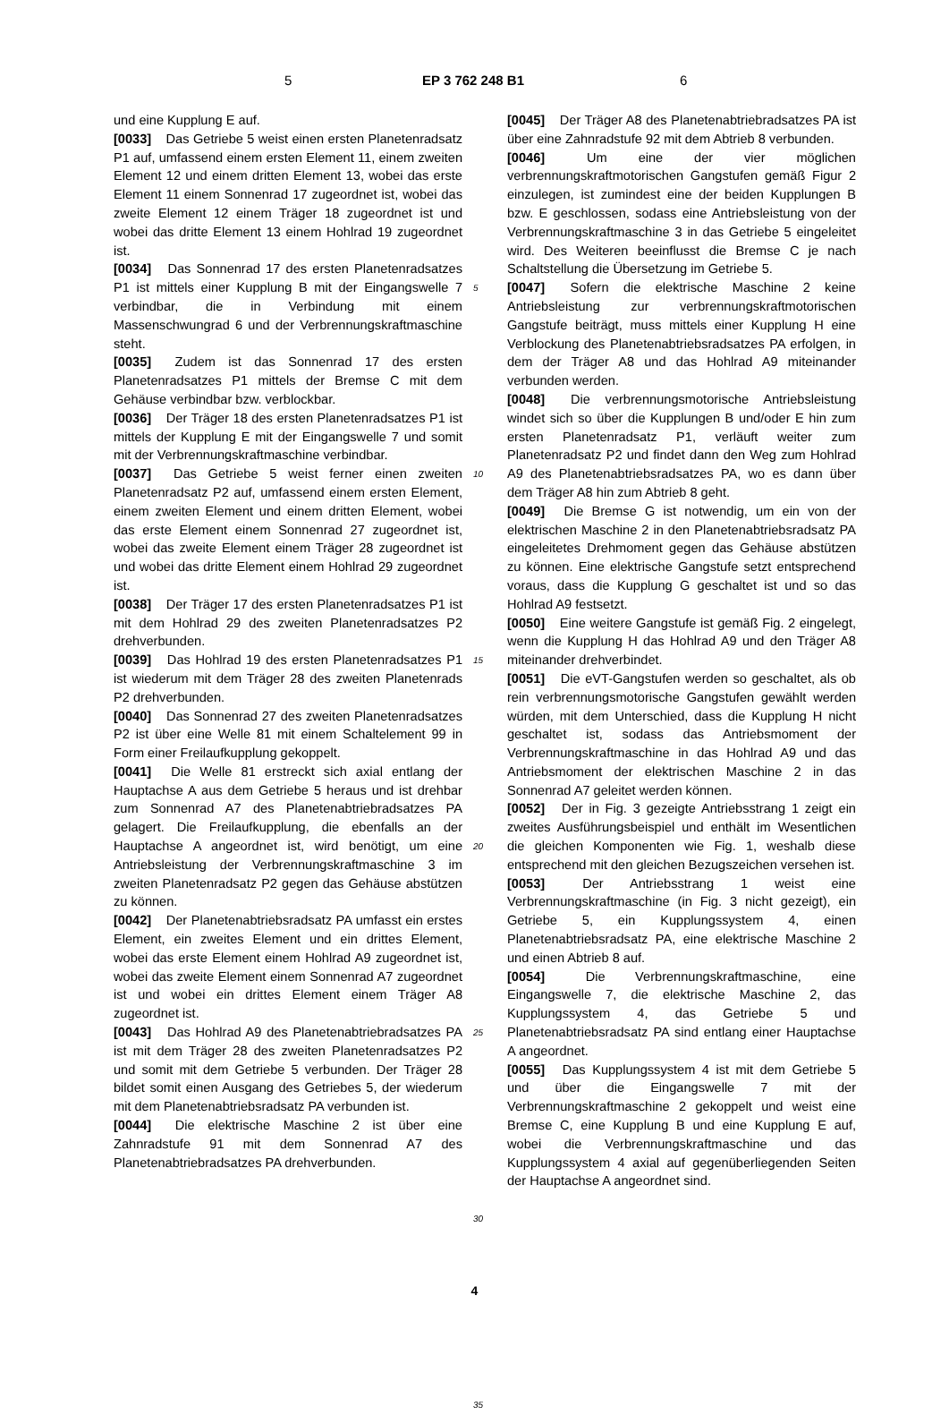5 EP 3 762 248 B1 6
und eine Kupplung E auf.
[0033] Das Getriebe 5 weist einen ersten Planetenradsatz P1 auf, umfassend einem ersten Element 11, einem zweiten Element 12 und einem dritten Element 13, wobei das erste Element 11 einem Sonnenrad 17 zugeordnet ist, wobei das zweite Element 12 einem Träger 18 zugeordnet ist und wobei das dritte Element 13 einem Hohlrad 19 zugeordnet ist.
[0034] Das Sonnenrad 17 des ersten Planetenradsatzes P1 ist mittels einer Kupplung B mit der Eingangswelle 7 verbindbar, die in Verbindung mit einem Massenschwungrad 6 und der Verbrennungskraftmaschine steht.
[0035] Zudem ist das Sonnenrad 17 des ersten Planetenradsatzes P1 mittels der Bremse C mit dem Gehäuse verbindbar bzw. verblockbar.
[0036] Der Träger 18 des ersten Planetenradsatzes P1 ist mittels der Kupplung E mit der Eingangswelle 7 und somit mit der Verbrennungskraftmaschine verbindbar.
[0037] Das Getriebe 5 weist ferner einen zweiten Planetenradsatz P2 auf, umfassend einem ersten Element, einem zweiten Element und einem dritten Element, wobei das erste Element einem Sonnenrad 27 zugeordnet ist, wobei das zweite Element einem Träger 28 zugeordnet ist und wobei das dritte Element einem Hohlrad 29 zugeordnet ist.
[0038] Der Träger 17 des ersten Planetenradsatzes P1 ist mit dem Hohlrad 29 des zweiten Planetenradsatzes P2 drehverbunden.
[0039] Das Hohlrad 19 des ersten Planetenradsatzes P1 ist wiederum mit dem Träger 28 des zweiten Planetenrads P2 drehverbunden.
[0040] Das Sonnenrad 27 des zweiten Planetenradsatzes P2 ist über eine Welle 81 mit einem Schaltelement 99 in Form einer Freilaufkupplung gekoppelt.
[0041] Die Welle 81 erstreckt sich axial entlang der Hauptachse A aus dem Getriebe 5 heraus und ist drehbar zum Sonnenrad A7 des Planetenabtriebradsatzes PA gelagert. Die Freilaufkupplung, die ebenfalls an der Hauptachse A angeordnet ist, wird benötigt, um eine Antriebsleistung der Verbrennungskraftmaschine 3 im zweiten Planetenradsatz P2 gegen das Gehäuse abstützen zu können.
[0042] Der Planetenabtriebsradsatz PA umfasst ein erstes Element, ein zweites Element und ein drittes Element, wobei das erste Element einem Hohlrad A9 zugeordnet ist, wobei das zweite Element einem Sonnenrad A7 zugeordnet ist und wobei ein drittes Element einem Träger A8 zugeordnet ist.
[0043] Das Hohlrad A9 des Planetenabtriebradsatzes PA ist mit dem Träger 28 des zweiten Planetenradsatzes P2 und somit mit dem Getriebe 5 verbunden. Der Träger 28 bildet somit einen Ausgang des Getriebes 5, der wiederum mit dem Planetenabtriebsradsatz PA verbunden ist.
[0044] Die elektrische Maschine 2 ist über eine Zahnradstufe 91 mit dem Sonnenrad A7 des Planetenabtriebradsatzes PA drehverbunden.
5
10
15
20
25
30
35
[0045] Der Träger A8 des Planetenabtriebradsatzes PA ist über eine Zahnradstufe 92 mit dem Abtrieb 8 verbunden.
[0046] Um eine der vier möglichen verbrennungskraftmotorischen Gangstufen gemäß Figur 2 einzulegen, ist zumindest eine der beiden Kupplungen B bzw. E geschlossen, sodass eine Antriebsleistung von der Verbrennungskraftmaschine 3 in das Getriebe 5 eingeleitet wird. Des Weiteren beeinflusst die Bremse C je nach Schaltstellung die Übersetzung im Getriebe 5.
[0047] Sofern die elektrische Maschine 2 keine Antriebsleistung zur verbrennungskraftmotorischen Gangstufe beiträgt, muss mittels einer Kupplung H eine Verblockung des Planetenabtriebsradsatzes PA erfolgen, in dem der Träger A8 und das Hohlrad A9 miteinander verbunden werden.
[0048] Die verbrennungsmotorische Antriebsleistung windet sich so über die Kupplungen B und/oder E hin zum ersten Planetenradsatz P1, verläuft weiter zum Planetenradsatz P2 und findet dann den Weg zum Hohlrad A9 des Planetenabtriebsradsatzes PA, wo es dann über dem Träger A8 hin zum Abtrieb 8 geht.
[0049] Die Bremse G ist notwendig, um ein von der elektrischen Maschine 2 in den Planetenabtriebsradsatz PA eingeleitetes Drehmoment gegen das Gehäuse abstützen zu können. Eine elektrische Gangstufe setzt entsprechend voraus, dass die Kupplung G geschaltet ist und so das Hohlrad A9 festsetzt.
[0050] Eine weitere Gangstufe ist gemäß Fig. 2 eingelegt, wenn die Kupplung H das Hohlrad A9 und den Träger A8 miteinander drehverbindet.
[0051] Die eVT-Gangstufen werden so geschaltet, als ob rein verbrennungsmotorische Gangstufen gewählt werden würden, mit dem Unterschied, dass die Kupplung H nicht geschaltet ist, sodass das Antriebsmoment der Verbrennungskraftmaschine in das Hohlrad A9 und das Antriebsmoment der elektrischen Maschine 2 in das Sonnenrad A7 geleitet werden können.
[0052] Der in Fig. 3 gezeigte Antriebsstrang 1 zeigt ein zweites Ausführungsbeispiel und enthält im Wesentlichen die gleichen Komponenten wie Fig. 1, weshalb diese entsprechend mit den gleichen Bezugszeichen versehen ist.
[0053] Der Antriebsstrang 1 weist eine Verbrennungskraftmaschine (in Fig. 3 nicht gezeigt), ein Getriebe 5, ein Kupplungssystem 4, einen Planetenabtriebsradsatz PA, eine elektrische Maschine 2 und einen Abtrieb 8 auf.
[0054] Die Verbrennungskraftmaschine, eine Eingangswelle 7, die elektrische Maschine 2, das Kupplungssystem 4, das Getriebe 5 und Planetenabtriebsradsatz PA sind entlang einer Hauptachse A angeordnet.
[0055] Das Kupplungssystem 4 ist mit dem Getriebe 5 und über die Eingangswelle 7 mit der Verbrennungskraftmaschine 2 gekoppelt und weist eine Bremse C, eine Kupplung B und eine Kupplung E auf, wobei die Verbrennungskraftmaschine und das Kupplungssystem 4 axial auf gegenüberliegenden Seiten der Hauptachse A angeordnet sind.
4